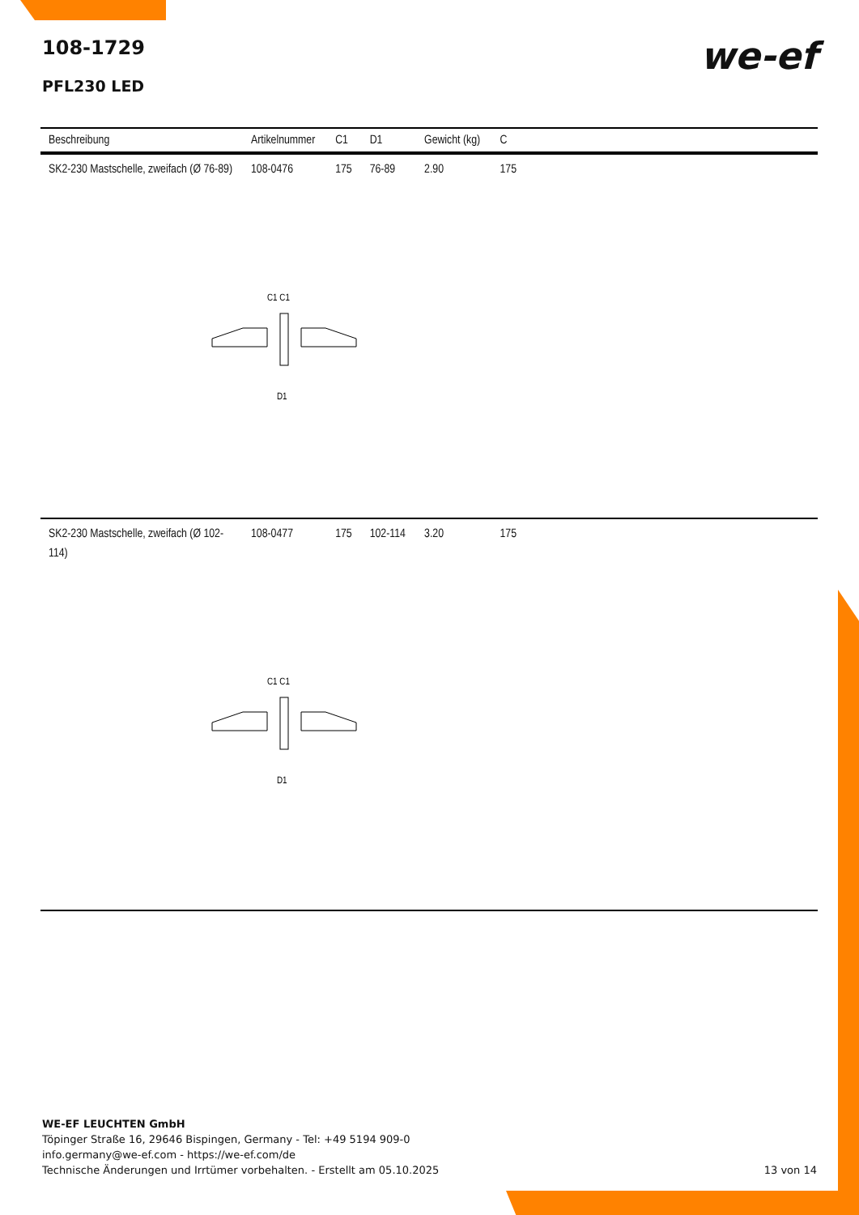108-1729
PFL230 LED
we-ef
| Beschreibung | Artikelnummer | C1 | D1 | Gewicht (kg) | C | |
| --- | --- | --- | --- | --- | --- | --- |
| SK2-230 Mastschelle, zweifach (Ø 76-89) | 108-0476 | 175 | 76-89 | 2.90 | 175 | |
| C1 C1 D1 | | | | | | |
| SK2-230 Mastschelle, zweifach (Ø 102-114) | 108-0477 | 175 | 102-114 | 3.20 | 175 | |
| C1 C1 D1 | | | | | | |
WE-EF LEUCHTEN GmbH
Töpinger Straße 16, 29646 Bispingen, Germany - Tel: +49 5194 909-0
info.germany@we-ef.com - https://we-ef.com/de
Technische Änderungen und Irrtümer vorbehalten. - Erstellt am 05.10.2025
13 von 14